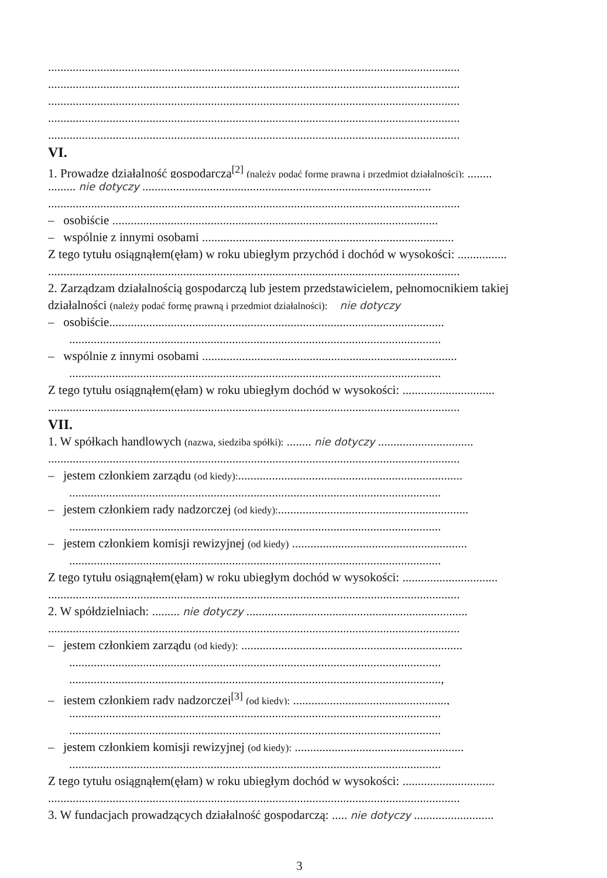......................................................................................................................................
......................................................................................................................................
......................................................................................................................................
......................................................................................................................................
......................................................................................................................................
VI.
1. Prowadzę działalność gospodarczą<sup>[2]</sup> (należy podać formę prawną i przedmiot działalności): ........
......... nie dotyczy ..............................................................................................
......................................................................................................................................
– osobiście ..........................................................................................................
– wspólnie z innymi osobami ..................................................................................
Z tego tytułu osiągnąłem(ęłam) w roku ubiegłym przychód i dochód w wysokości: ................
......................................................................................................................................
2. Zarządzam działalnością gospodarczą lub jestem przedstawicielem, pełnomocnikiem takiej
działalności (należy podać formę prawną i przedmiot działalności): nie dotyczy
– osobiście.............................................................................................................
.........................................................................................................................
– wspólnie z innymi osobami ...................................................................................
.........................................................................................................................
Z tego tytułu osiągnąłem(ęłam) w roku ubiegłym dochód w wysokości: ..............................
......................................................................................................................................
VII.
1. W spółkach handlowych (nazwa, siedziba spółki): ........ nie dotyczy ...............................
......................................................................................................................................
– jestem członkiem zarządu (od kiedy):.........................................................................
.........................................................................................................................
– jestem członkiem rady nadzorczej (od kiedy):..............................................................
.........................................................................................................................
– jestem członkiem komisji rewizyjnej (od kiedy) .........................................................
.........................................................................................................................
Z tego tytułu osiągnąłem(ęłam) w roku ubiegłym dochód w wysokości: ...............................
......................................................................................................................................
2. W spółdzielniach: ......... nie dotyczy ........................................................................
......................................................................................................................................
– jestem członkiem zarządu (od kiedy): ........................................................................
.........................................................................................................................
.........................................................................................................................,
– jestem członkiem rady nadzorczej<sup>[3]</sup> (od kiedy): ..................................................,
.........................................................................................................................
.........................................................................................................................
– jestem członkiem komisji rewizyjnej (od kiedy): .......................................................
.........................................................................................................................
Z tego tytułu osiągnąłem(ęłam) w roku ubiegłym dochód w wysokości: ..............................
......................................................................................................................................
3. W fundacjach prowadzących działalność gospodarczą: ..... nie dotyczy ..........................
3